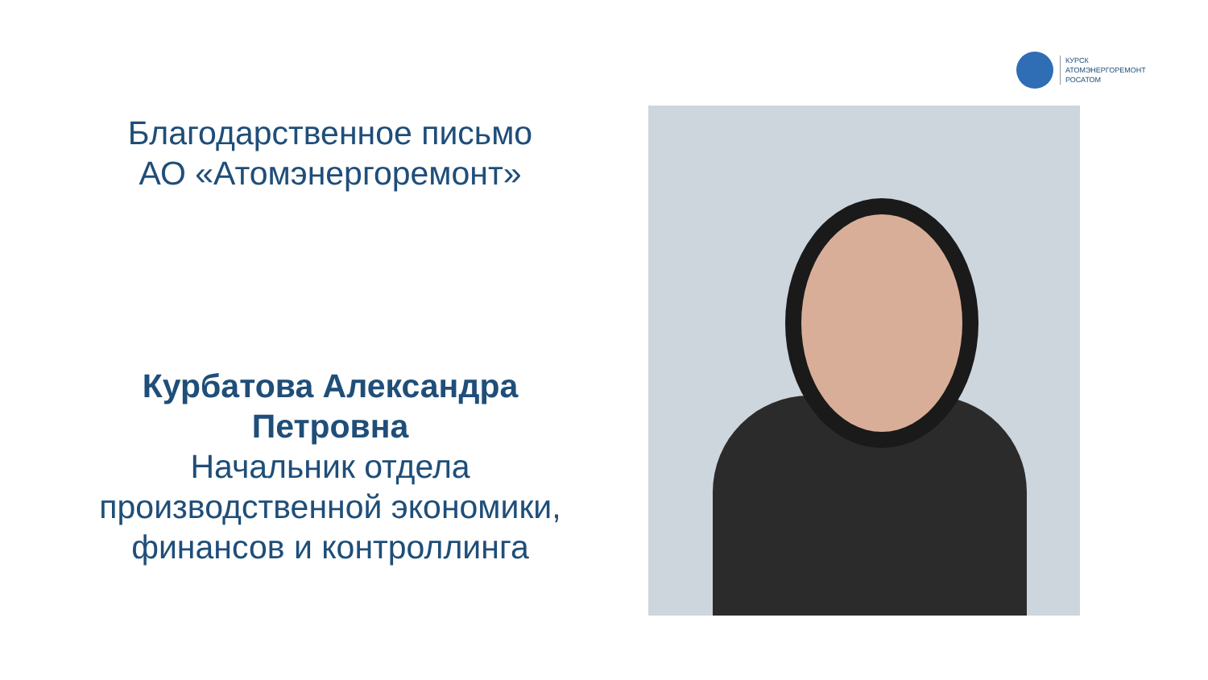КУРСК
АТОМЭНЕРГОРЕМОНТ
РОСАТОМ
Благодарственное письмо
АО «Атомэнергоремонт»
Курбатова Александра Петровна
Начальник отдела производственной экономики, финансов и контроллинга